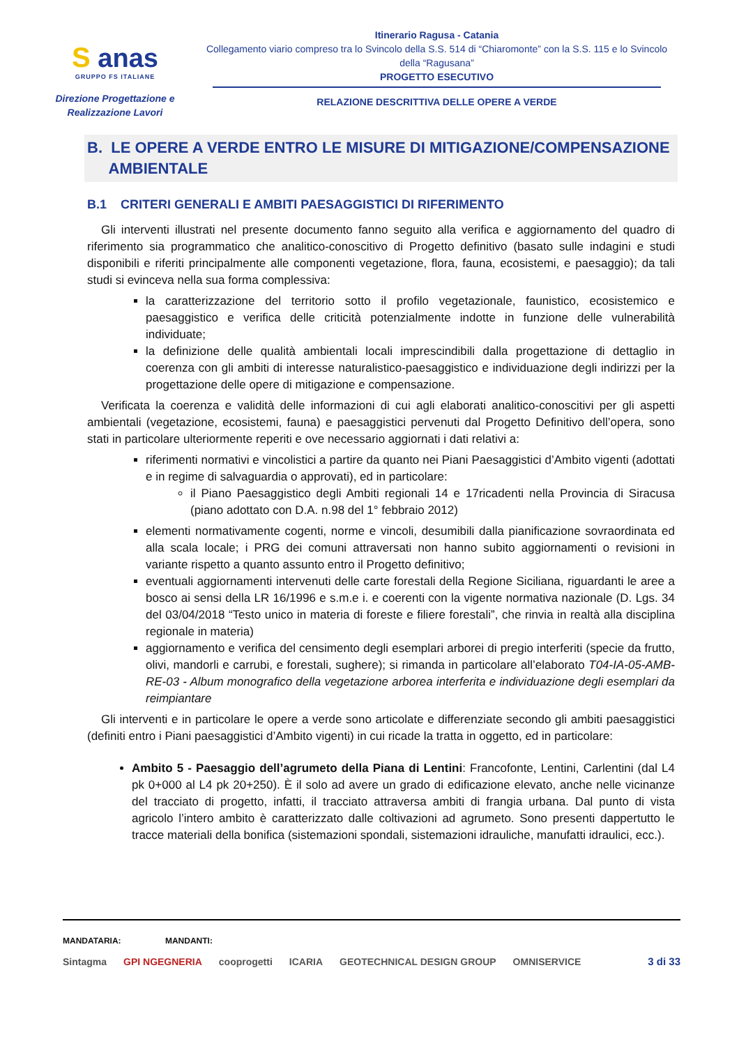S anas
GRUPPO FS ITALIANE
Direzione Progettazione e
Realizzazione Lavori
Itinerario Ragusa - Catania
Collegamento viario compreso tra lo Svincolo della S.S. 514 di “Chiaromonte” con la S.S. 115 e lo Svincolo della “Ragusana”
PROGETTO ESECUTIVO
RELAZIONE DESCRITTIVA DELLE OPERE A VERDE
B. LE OPERE A VERDE ENTRO LE MISURE DI MITIGAZIONE/COMPENSAZIONE
AMBIENTALE
B.1 CRITERI GENERALI E AMBITI PAESAGGISTICI DI RIFERIMENTO
Gli interventi illustrati nel presente documento fanno seguito alla verifica e aggiornamento del quadro di riferimento sia programmatico che analitico-conoscitivo di Progetto definitivo (basato sulle indagini e studi disponibili e riferiti principalmente alle componenti vegetazione, flora, fauna, ecosistemi, e paesaggio); da tali studi si evinceva nella sua forma complessiva:
la caratterizzazione del territorio sotto il profilo vegetazionale, faunistico, ecosistemico e paesaggistico e verifica delle criticità potenzialmente indotte in funzione delle vulnerabilità individuate;
la definizione delle qualità ambientali locali imprescindibili dalla progettazione di dettaglio in coerenza con gli ambiti di interesse naturalistico-paesaggistico e individuazione degli indirizzi per la progettazione delle opere di mitigazione e compensazione.
Verificata la coerenza e validità delle informazioni di cui agli elaborati analitico-conoscitivi per gli aspetti ambientali (vegetazione, ecosistemi, fauna) e paesaggistici pervenuti dal Progetto Definitivo dell’opera, sono stati in particolare ulteriormente reperiti e ove necessario aggiornati i dati relativi a:
riferimenti normativi e vincolistici a partire da quanto nei Piani Paesaggistici d’Ambito vigenti (adottati e in regime di salvaguardia o approvati), ed in particolare:
il Piano Paesaggistico degli Ambiti regionali 14 e 17ricadenti nella Provincia di Siracusa (piano adottato con D.A. n.98 del 1° febbraio 2012)
elementi normativamente cogenti, norme e vincoli, desumibili dalla pianificazione sovraordinata ed alla scala locale; i PRG dei comuni attraversati non hanno subito aggiornamenti o revisioni in variante rispetto a quanto assunto entro il Progetto definitivo;
eventuali aggiornamenti intervenuti delle carte forestali della Regione Siciliana, riguardanti le aree a bosco ai sensi della LR 16/1996 e s.m.e i. e coerenti con la vigente normativa nazionale (D. Lgs. 34 del 03/04/2018 “Testo unico in materia di foreste e filiere forestali”, che rinvia in realtà alla disciplina regionale in materia)
aggiornamento e verifica del censimento degli esemplari arborei di pregio interferiti (specie da frutto, olivi, mandorli e carrubi, e forestali, sughere); si rimanda in particolare all’elaborato T04-IA-05-AMB-RE-03 - Album monografico della vegetazione arborea interferita e individuazione degli esemplari da reimpiantare
Gli interventi e in particolare le opere a verde sono articolate e differenziate secondo gli ambiti paesaggistici (definiti entro i Piani paesaggistici d’Ambito vigenti) in cui ricade la tratta in oggetto, ed in particolare:
Ambito 5 - Paesaggio dell’agrumeto della Piana di Lentini: Francofonte, Lentini, Carlentini (dal L4 pk 0+000 al L4 pk 20+250). È il solo ad avere un grado di edificazione elevato, anche nelle vicinanze del tracciato di progetto, infatti, il tracciato attraversa ambiti di frangia urbana. Dal punto di vista agricolo l’intero ambito è caratterizzato dalle coltivazioni ad agrumeto. Sono presenti dappertutto le tracce materiali della bonifica (sistemazioni spondali, sistemazioni idrauliche, manufatti idraulici, ecc.).
MANDATARIA: MANDANTI:
Sintagma GPI NGEGNERIA cooprogetti ICARIA GEOTECHNICAL DESIGN GROUP OMNISERVICE 3 di 33